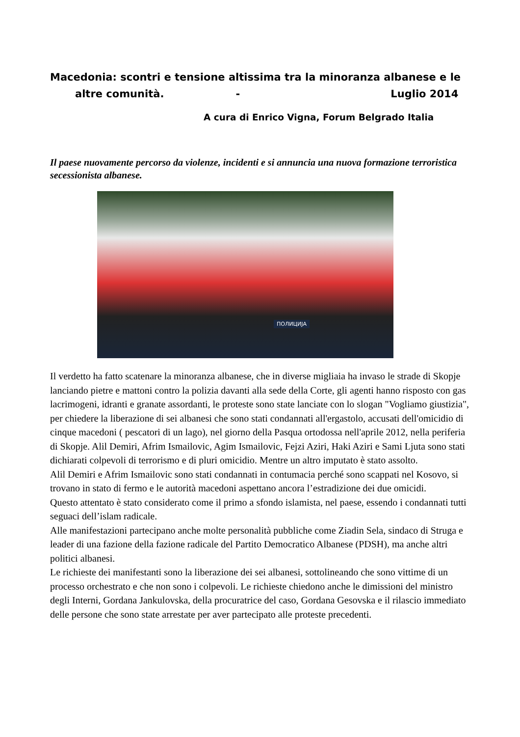Macedonia: scontri e tensione altissima tra la minoranza albanese e le
altre comunità. - Luglio 2014
A cura di Enrico Vigna, Forum Belgrado Italia
Il paese nuovamente percorso da violenze, incidenti e si annuncia una nuova formazione terroristica secessionista albanese.
ПОЛИЦИЈА
Il verdetto ha fatto scatenare la minoranza albanese, che in diverse migliaia ha invaso le strade di Skopje lanciando pietre e mattoni contro la polizia davanti alla sede della Corte, gli agenti hanno risposto con gas lacrimogeni, idranti e granate assordanti, le proteste sono state lanciate con lo slogan "Vogliamo giustizia", per chiedere la liberazione di sei albanesi che sono stati condannati all'ergastolo, accusati dell'omicidio di cinque macedoni ( pescatori di un lago), nel giorno della Pasqua ortodossa nell'aprile 2012, nella periferia di Skopje. Alil Demiri, Afrim Ismailovic, Agim Ismailovic, Fejzi Aziri, Haki Aziri e Sami Ljuta sono stati dichiarati colpevoli di terrorismo e di pluri omicidio. Mentre un altro imputato è stato assolto.
Alil Demiri e Afrim Ismailovic sono stati condannati in contumacia perché sono scappati nel Kosovo, si trovano in stato di fermo e le autorità macedoni aspettano ancora l’estradizione dei due omicidi.
Questo attentato è stato considerato come il primo a sfondo islamista, nel paese, essendo i condannati tutti seguaci dell’islam radicale.
Alle manifestazioni partecipano anche molte personalità pubbliche come Ziadin Sela, sindaco di Struga e leader di una fazione della fazione radicale del Partito Democratico Albanese (PDSH), ma anche altri politici albanesi.
Le richieste dei manifestanti sono la liberazione dei sei albanesi, sottolineando che sono vittime di un processo orchestrato e che non sono i colpevoli. Le richieste chiedono anche le dimissioni del ministro degli Interni, Gordana Jankulovska, della procuratrice del caso, Gordana Gesovska e il rilascio immediato delle persone che sono state arrestate per aver partecipato alle proteste precedenti.